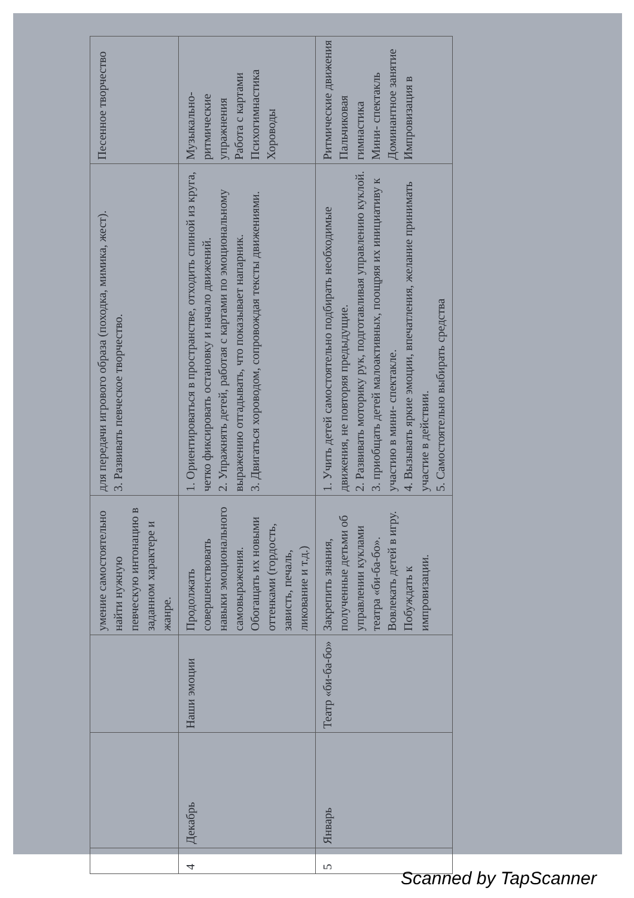| | | | умение самостоятельно найти нужную певческую интонацию в заданном характере и жанре. | для передачи игрового образа (походка, мимика, жест). 3. Развивать певческое творчество. | Песенное творчество |
| 4 | Декабрь | Наши эмоции | Продолжать совершенствовать навыки эмоционального самовыражения. Обогащать их новыми оттенками (гордость, зависть, печаль, ликование и т.д.) | 1. Ориентироваться в пространстве, отходить спиной из круга, четко фиксировать остановку и начало движений. 2. Упражнять детей, работая с картами по эмоциональному выражению отгадывать, что показывает напарник. 3. Двигаться хороводом, сопровождая тексты движениями. | Музыкально-ритмические упражнения Работа с картами Психогимнастика Хороводы |
| 5 | Январь | Театр «би-ба-бо» | Закрепить знания, полученные детьми об управлении куклами театра «би-ба-бо». Вовлекать детей в игру. Побуждать к импровизации. | 1. Учить детей самостоятельно подбирать необходимые движения, не повторяя предыдущие. 2. Развивать моторику рук, подготавливая управлению куклой. 3. приобщать детей малоактивных, поощряя их инициативу к участию в мини- спектакле. 4. Вызывать яркие эмоции, впечатления, желание принимать участие в действии. 5. Самостоятельно выбирать средства | Ритмические движения Пальчиковая гимнастика Мини- спектакль Доминантное занятие Импровизация в |
Scanned by TapScanner